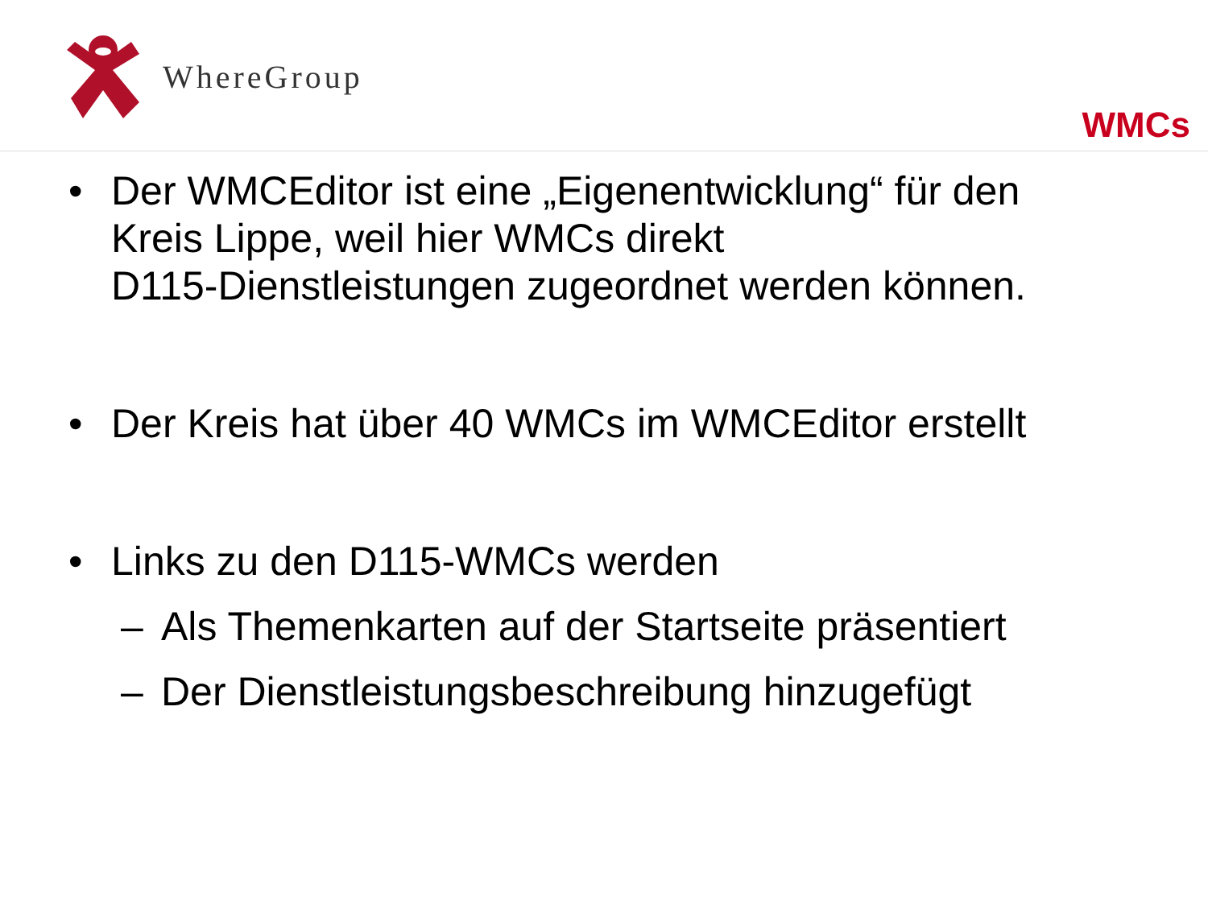WhereGroup
WMCs
• Der WMCEditor ist eine „Eigenentwicklung“ für den
Kreis Lippe, weil hier WMCs direkt
D115-Dienstleistungen zugeordnet werden können.
• Der Kreis hat über 40 WMCs im WMCEditor erstellt
• Links zu den D115-WMCs werden
– Als Themenkarten auf der Startseite präsentiert
– Der Dienstleistungsbeschreibung hinzugefügt